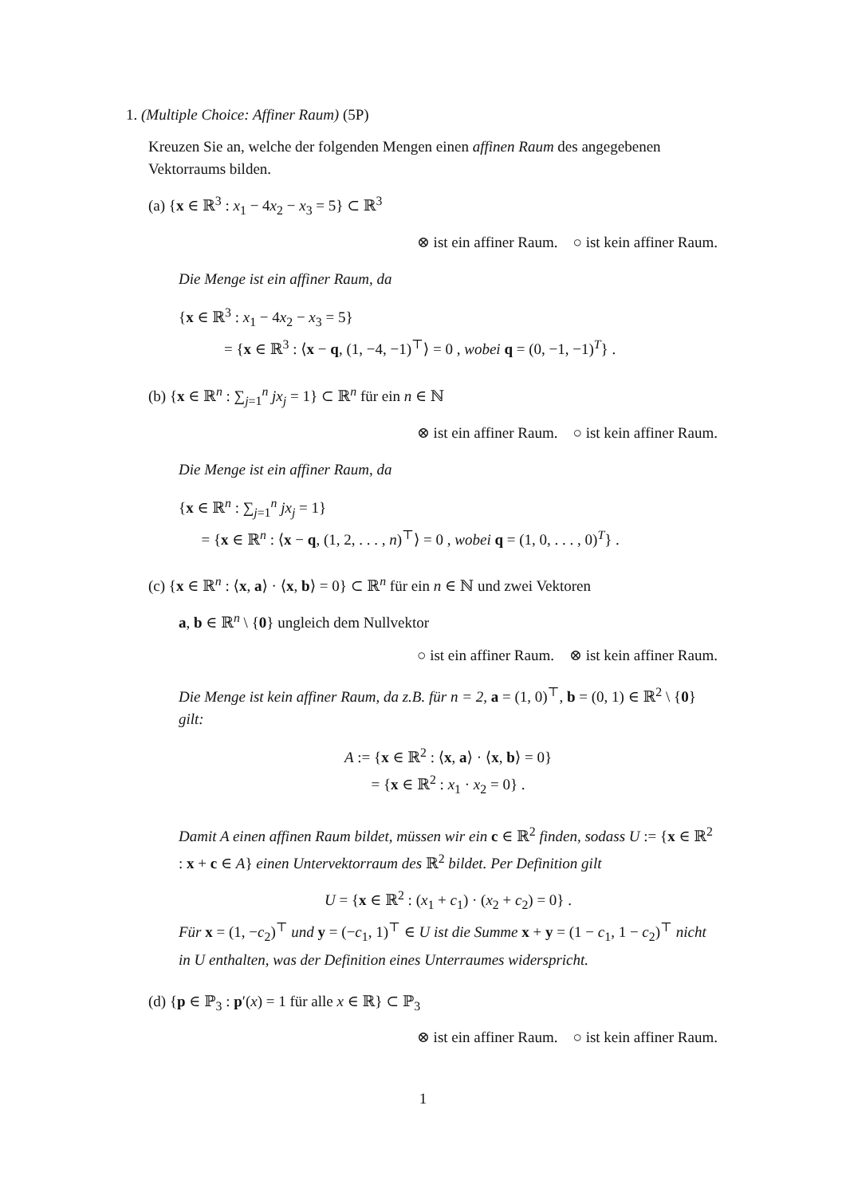1. (Multiple Choice: Affiner Raum) (5P)
Kreuzen Sie an, welche der folgenden Mengen einen affinen Raum des angegebenen Vektorraums bilden.
(a) {x ∈ ℝ<sup>3</sup> : x<sub>1</sub> − 4x<sub>2</sub> − x<sub>3</sub> = 5} ⊂ ℝ<sup>3</sup>
⊗ ist ein affiner Raum. ○ ist kein affiner Raum.
Die Menge ist ein affiner Raum, da
{x ∈ ℝ<sup>3</sup> : x<sub>1</sub> − 4x<sub>2</sub> − x<sub>3</sub> = 5}
= {x ∈ ℝ<sup>3</sup> : ⟨x − q, (1, −4, −1)<sup>⊤</sup>⟩ = 0 , wobei q = (0, −1, −1)<sup>T</sup>} .
(b) {x ∈ ℝ<sup>n</sup> : ∑<sub>j=1</sub><sup>n</sup> jx<sub>j</sub> = 1} ⊂ ℝ<sup>n</sup> für ein n ∈ ℕ
⊗ ist ein affiner Raum. ○ ist kein affiner Raum.
Die Menge ist ein affiner Raum, da
{x ∈ ℝ<sup>n</sup> : ∑<sub>j=1</sub><sup>n</sup> jx<sub>j</sub> = 1}
= {x ∈ ℝ<sup>n</sup> : ⟨x − q, (1, 2, . . . , n)<sup>⊤</sup>⟩ = 0 , wobei q = (1, 0, . . . , 0)<sup>T</sup>} .
(c) {x ∈ ℝ<sup>n</sup> : ⟨x, a⟩ · ⟨x, b⟩ = 0} ⊂ ℝ<sup>n</sup> für ein n ∈ ℕ und zwei Vektoren
a, b ∈ ℝ<sup>n</sup> \ {0} ungleich dem Nullvektor
○ ist ein affiner Raum. ⊗ ist kein affiner Raum.
Die Menge ist kein affiner Raum, da z.B. für n = 2, a = (1, 0)<sup>⊤</sup>, b = (0, 1) ∈ ℝ<sup>2</sup> \ {0} gilt:
A := {x ∈ ℝ<sup>2</sup> : ⟨x, a⟩ · ⟨x, b⟩ = 0}
= {x ∈ ℝ<sup>2</sup> : x<sub>1</sub> · x<sub>2</sub> = 0} .
Damit A einen affinen Raum bildet, müssen wir ein c ∈ ℝ<sup>2</sup> finden, sodass U := {x ∈ ℝ<sup>2</sup> : x + c ∈ A} einen Untervektorraum des ℝ<sup>2</sup> bildet. Per Definition gilt
U = {x ∈ ℝ<sup>2</sup> : (x<sub>1</sub> + c<sub>1</sub>) · (x<sub>2</sub> + c<sub>2</sub>) = 0} .
Für x = (1, −c<sub>2</sub>)<sup>⊤</sup> und y = (−c<sub>1</sub>, 1)<sup>⊤</sup> ∈ U ist die Summe x + y = (1 − c<sub>1</sub>, 1 − c<sub>2</sub>)<sup>⊤</sup> nicht in U enthalten, was der Definition eines Unterraumes widerspricht.
(d) {p ∈ ℙ<sub>3</sub> : p′(x) = 1 für alle x ∈ ℝ} ⊂ ℙ<sub>3</sub>
⊗ ist ein affiner Raum. ○ ist kein affiner Raum.
1